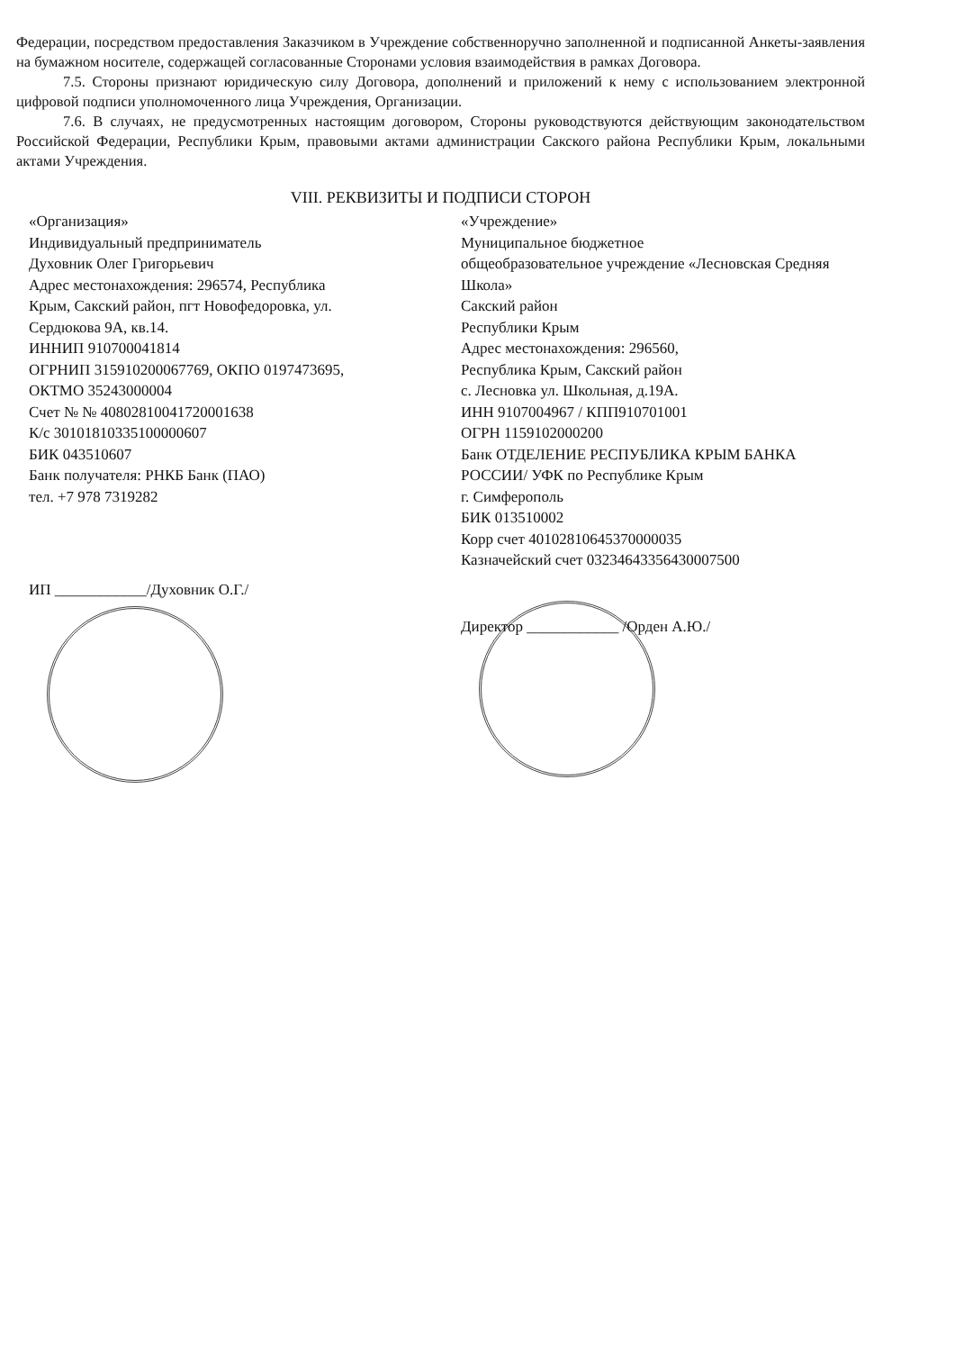Федерации, посредством предоставления Заказчиком в Учреждение собственноручно заполненной и подписанной Анкеты-заявления на бумажном носителе, содержащей согласованные Сторонами условия взаимодействия в рамках Договора.
7.5. Стороны признают юридическую силу Договора, дополнений и приложений к нему с использованием электронной цифровой подписи уполномоченного лица Учреждения, Организации.
7.6. В случаях, не предусмотренных настоящим договором, Стороны руководствуются действующим законодательством Российской Федерации, Республики Крым, правовыми актами администрации Сакского района Республики Крым, локальными актами Учреждения.
VIII. РЕКВИЗИТЫ И ПОДПИСИ СТОРОН
«Организация»
Индивидуальный предприниматель
Духовник Олег Григорьевич
Адрес местонахождения: 296574, Республика
Крым, Сакский район, пгт Новофедоровка, ул. Сердюкова 9А, кв.14.
ИННИП 910700041814
ОГРНИП 315910200067769, ОКПО 0197473695, ОКТМО 35243000004
Счет № № 40802810041720001638
К/с 30101810335100000607
БИК 043510607
Банк получателя: РНКБ Банк (ПАО)
тел. +7 978 7319282
ИП ____________/Духовник О.Г./
«Учреждение»
Муниципальное бюджетное
общеобразовательное учреждение «Лесновская Средняя Школа»
Сакский район
Республики Крым
Адрес местонахождения: 296560,
Республика Крым, Сакский район
с. Лесновка ул. Школьная, д.19А.
ИНН 9107004967 / КПП910701001
ОГРН 1159102000200
Банк ОТДЕЛЕНИЕ РЕСПУБЛИКА КРЫМ БАНКА РОССИИ/ УФК по Республике Крым
г. Симферополь
БИК 013510002
Корр счет 40102810645370000035
Казначейский счет 03234643356430007500
Директор ____________ /Орден А.Ю./